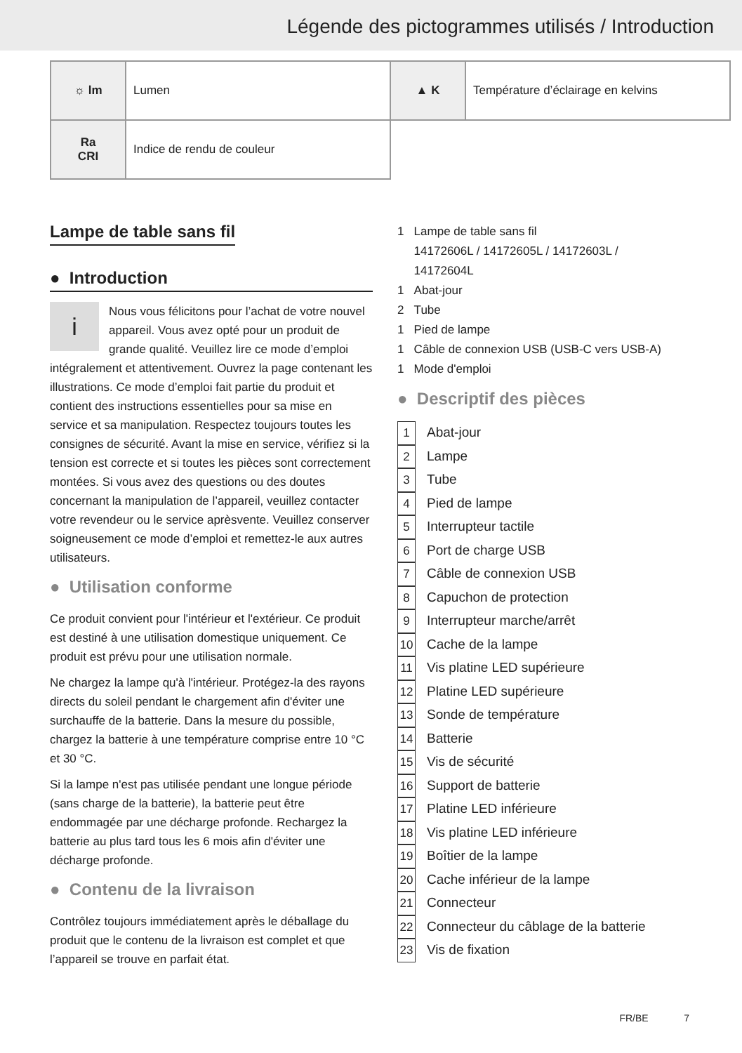Légende des pictogrammes utilisés / Introduction
| ☼ lm | Lumen | ▲ K | Température d’éclairage en kelvins |
| Ra CRI | Indice de rendu de couleur | | |
Lampe de table sans fil
● Introduction
i Nous vous félicitons pour l’achat de votre nouvel appareil. Vous avez opté pour un produit de grande qualité. Veuillez lire ce mode d’emploi intégralement et attentivement. Ouvrez la page contenant les illustrations. Ce mode d’emploi fait partie du produit et contient des instructions essentielles pour sa mise en service et sa manipulation. Respectez toujours toutes les consignes de sécurité. Avant la mise en service, vérifiez si la tension est correcte et si toutes les pièces sont correctement montées. Si vous avez des questions ou des doutes concernant la manipulation de l’appareil, veuillez contacter votre revendeur ou le service aprèsvente. Veuillez conserver soigneusement ce mode d’emploi et remettez-le aux autres utilisateurs.
● Utilisation conforme
Ce produit convient pour l'intérieur et l'extérieur. Ce produit est destiné à une utilisation domestique uniquement. Ce produit est prévu pour une utilisation normale.
Ne chargez la lampe qu'à l'intérieur. Protégez-la des rayons directs du soleil pendant le chargement afin d'éviter une surchauffe de la batterie. Dans la mesure du possible, chargez la batterie à une température comprise entre 10 °C et 30 °C.
Si la lampe n'est pas utilisée pendant une longue période (sans charge de la batterie), la batterie peut être endommagée par une décharge profonde. Rechargez la batterie au plus tard tous les 6 mois afin d'éviter une décharge profonde.
● Contenu de la livraison
Contrôlez toujours immédiatement après le déballage du produit que le contenu de la livraison est complet et que l’appareil se trouve en parfait état.
1 Lampe de table sans fil
14172606L / 14172605L / 14172603L /
14172604L
1 Abat-jour
2 Tube
1 Pied de lampe
1 Câble de connexion USB (USB-C vers USB-A)
1 Mode d'emploi
● Descriptif des pièces
1 Abat-jour
2 Lampe
3 Tube
4 Pied de lampe
5 Interrupteur tactile
6 Port de charge USB
7 Câble de connexion USB
8 Capuchon de protection
9 Interrupteur marche/arrêt
10 Cache de la lampe
11 Vis platine LED supérieure
12 Platine LED supérieure
13 Sonde de température
14 Batterie
15 Vis de sécurité
16 Support de batterie
17 Platine LED inférieure
18 Vis platine LED inférieure
19 Boîtier de la lampe
20 Cache inférieur de la lampe
21 Connecteur
22 Connecteur du câblage de la batterie
23 Vis de fixation
FR/BE 7